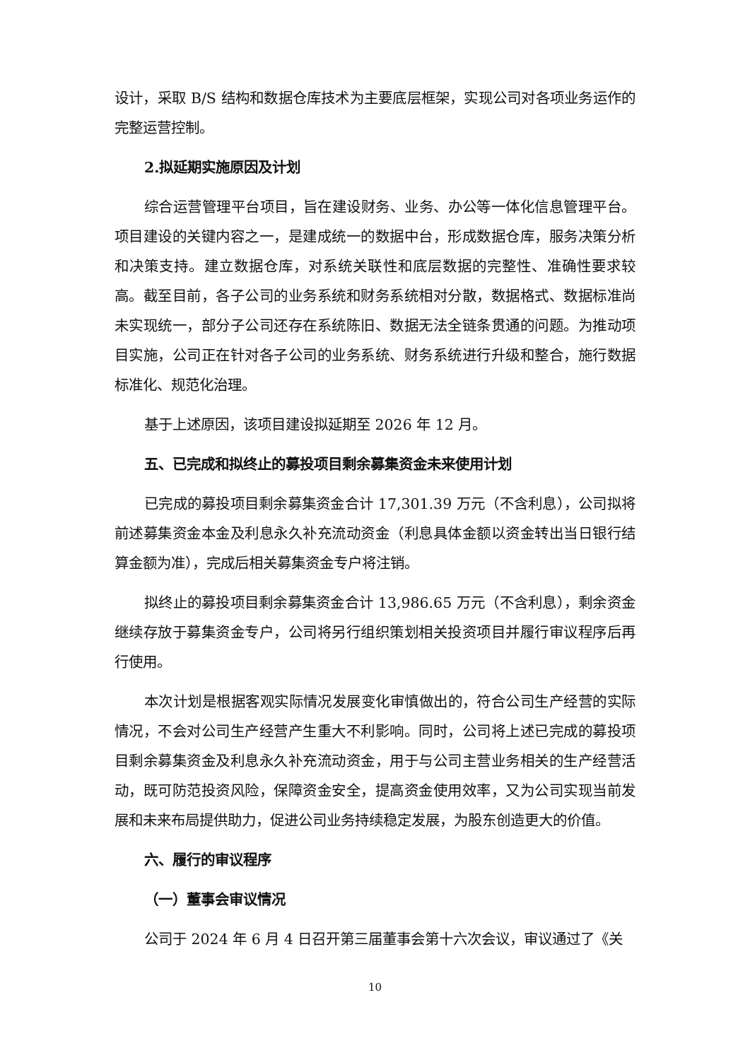设计，采取 B/S 结构和数据仓库技术为主要底层框架，实现公司对各项业务运作的完整运营控制。
2.拟延期实施原因及计划
综合运营管理平台项目，旨在建设财务、业务、办公等一体化信息管理平台。项目建设的关键内容之一，是建成统一的数据中台，形成数据仓库，服务决策分析和决策支持。建立数据仓库，对系统关联性和底层数据的完整性、准确性要求较高。截至目前，各子公司的业务系统和财务系统相对分散，数据格式、数据标准尚未实现统一，部分子公司还存在系统陈旧、数据无法全链条贯通的问题。为推动项目实施，公司正在针对各子公司的业务系统、财务系统进行升级和整合，施行数据标准化、规范化治理。
基于上述原因，该项目建设拟延期至 2026 年 12 月。
五、已完成和拟终止的募投项目剩余募集资金未来使用计划
已完成的募投项目剩余募集资金合计 17,301.39 万元（不含利息），公司拟将前述募集资金本金及利息永久补充流动资金（利息具体金额以资金转出当日银行结算金额为准），完成后相关募集资金专户将注销。
拟终止的募投项目剩余募集资金合计 13,986.65 万元（不含利息），剩余资金继续存放于募集资金专户，公司将另行组织策划相关投资项目并履行审议程序后再行使用。
本次计划是根据客观实际情况发展变化审慎做出的，符合公司生产经营的实际情况，不会对公司生产经营产生重大不利影响。同时，公司将上述已完成的募投项目剩余募集资金及利息永久补充流动资金，用于与公司主营业务相关的生产经营活动，既可防范投资风险，保障资金安全，提高资金使用效率，又为公司实现当前发展和未来布局提供助力，促进公司业务持续稳定发展，为股东创造更大的价值。
六、履行的审议程序
（一）董事会审议情况
公司于 2024 年 6 月 4 日召开第三届董事会第十六次会议，审议通过了《关
10